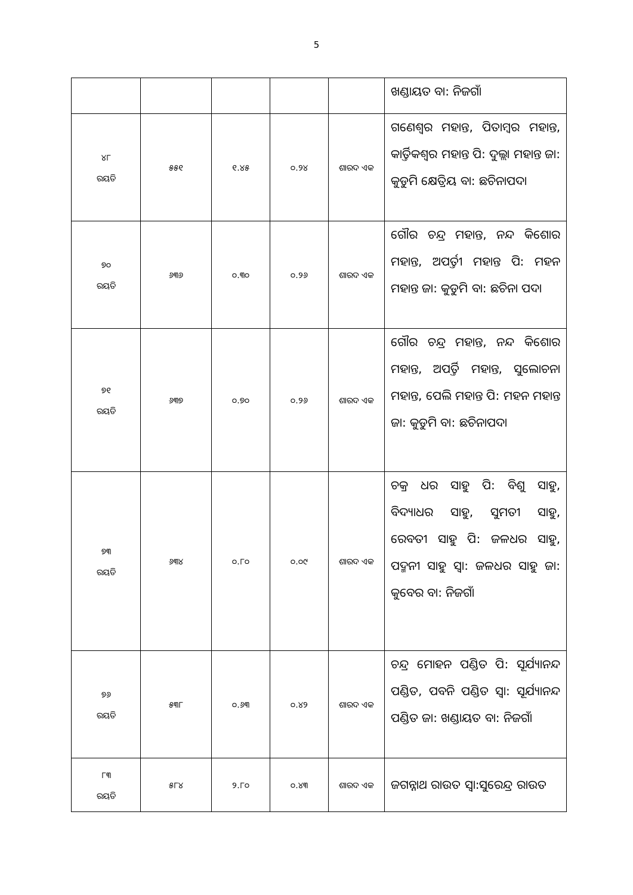5
| | | | | | ଖଣ୍ଡାୟତ ବା: ନିଜଗାଁ |
| ୪୮ ରୟତି | ୫୫୧ | ୧.୪୫ | ୦.୨୪ | ଶାରଦ ଏକ | ଗଣେଶ୍ୱର ମହାନ୍ତ, ପିତାମ୍ବର ମହାନ୍ତ, କାର୍ତ୍ତିକଶ୍ୱର ମହାନ୍ତ ପି: ଦୁଲ୍ଲା ମହାନ୍ତ ଜା: କୁଡୁମି କ୍ଷେତ୍ରିୟ ବା: ଛଚିନାପଦା |
| ୭୦ ରୟତି | ୬୩୬ | ୦.୩୦ | ୦.୨୬ | ଶାରଦ ଏକ | ଗୌର ଚନ୍ଦ୍ର ମହାନ୍ତ, ନନ୍ଦ କିଶୋର ମହାନ୍ତ, ଅପର୍ତ୍ତୀ ମହାନ୍ତ ପି: ମହନ ମହାନ୍ତ ଜା: କୁଡୁମି ବା: ଛଚିନା ପଦା |
| ୭୧ ରୟତି | ୬୩୭ | ୦.୭୦ | ୦.୨୬ | ଶାରଦ ଏକ | ଗୌର ଚନ୍ଦ୍ର ମହାନ୍ତ, ନନ୍ଦ କିଶୋର ମହାନ୍ତ, ଅପର୍ତ୍ତି ମହାନ୍ତ, ସୁଲୋଚନା ମହାନ୍ତ, ପେଲି ମହାନ୍ତ ପି: ମହନ ମହାନ୍ତ ଜା: କୁଡୁମି ବା: ଛଚିନାପଦା |
| ୭୩ ରୟତି | ୬୩୪ | ୦.୮୦ | ୦.୦୯ | ଶାରଦ ଏକ | ଚକ୍ର ଧର ସାହୁ ପି: ବିଶୁ ସାହୁ, ବିଦ୍ୟାଧର ସାହୁ, ସୁମତୀ ସାହୁ, ରେବତୀ ସାହୁ ପି: ଜଳଧର ସାହୁ, ପଦ୍ମନୀ ସାହୁ ସ୍ୱା: ଜଳଧର ସାହୁ ଜା: କୁବେର ବା: ନିଜଗାଁ |
| ୭୬ ରୟତି | ୫୩୮ | ୦.୬୩ | ୦.୪୨ | ଶାରଦ ଏକ | ଚନ୍ଦ୍ର ମୋହନ ପଣ୍ଡିତ ପି: ସୂର୍ଯ୍ୟାନନ୍ଦ ପଣ୍ଡିତ, ପବନି ପଣ୍ଡିତ ସ୍ୱା: ସୂର୍ଯ୍ୟାନନ୍ଦ ପଣ୍ଡିତ ଜା: ଖଣ୍ଡାୟତ ବା: ନିଜଗାଁ |
| ୮୩ ରୟତି | ୫୮୪ | ୨.୮୦ | ୦.୪୩ | ଶାରଦ ଏକ | ଜଗନ୍ନାଥ ରାଉତ ସ୍ୱା:ସୁରେନ୍ଦ୍ର ରାଉତ |